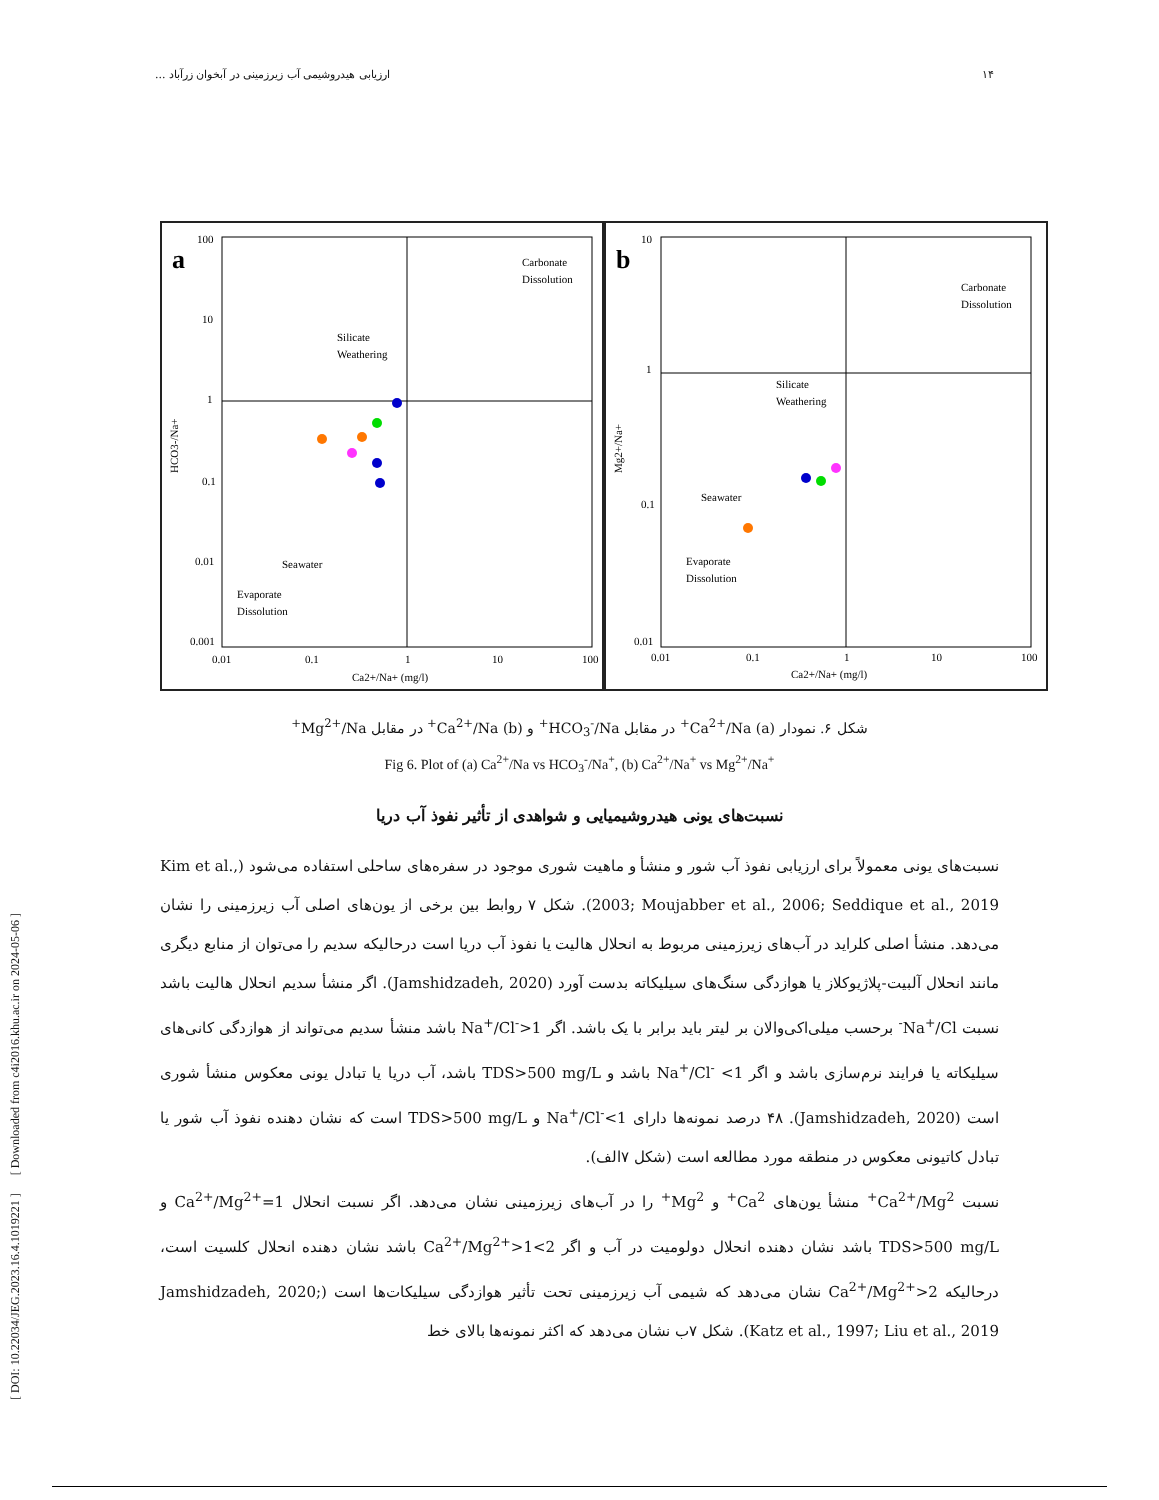۱۴ ارزیابی هیدروشیمی آب زیرزمینی در آبخوان زرآباد ...
a
100
10
1
0.1
0.01
0.001
0.01
0.1
1
10
100
Ca2+/Na+ (mg/l)
Silicate
Weathering
Carbonate
Dissolution
Seawater
Evaporate
Dissolution
HCO3-/Na+
b
10
1
0.1
0.01
0.01
0.1
1
10
100
Ca2+/Na+ (mg/l)
Silicate
Weathering
Carbonate
Dissolution
Seawater
Evaporate
Dissolution
Mg2+/Na+
شکل ۶. نمودار (a) Ca<sup>2+</sup>/Na<sup>+</sup> در مقابل HCO<sub>3</sub><sup>-</sup>/Na<sup>+</sup> و (b) Ca<sup>2+</sup>/Na<sup>+</sup> در مقابل Mg<sup>2+</sup>/Na<sup>+</sup>
Fig 6. Plot of (a) Ca<sup>2+</sup>/Na vs HCO<sub>3</sub><sup>-</sup>/Na<sup>+</sup>, (b) Ca<sup>2+</sup>/Na<sup>+</sup> vs Mg<sup>2+</sup>/Na<sup>+</sup>
نسبت‌های یونی هیدروشیمیایی و شواهدی از تأثیر نفوذ آب دریا
نسبت‌های یونی معمولاً برای ارزیابی نفوذ آب شور و منشأ و ماهیت شوری موجود در سفره‌های ساحلی استفاده می‌شود (Kim et al., 2003; Moujabber et al., 2006; Seddique et al., 2019). شکل ۷ روابط بین برخی از یون‌های اصلی آب زیرزمینی را نشان می‌دهد. منشأ اصلی کلراید در آب‌های زیرزمینی مربوط به انحلال هالیت یا نفوذ آب دریا است درحالیکه سدیم را می‌توان از منابع دیگری مانند انحلال آلبیت-پلاژیوکلاز یا هوازدگی سنگ‌های سیلیکاته بدست آورد (Jamshidzadeh, 2020). اگر منشأ سدیم انحلال هالیت باشد نسبت Na<sup>+</sup>/Cl<sup>-</sup> برحسب میلی‌اکی‌والان بر لیتر باید برابر با یک باشد. اگر Na<sup>+</sup>/Cl<sup>-</sup>>1 باشد منشأ سدیم می‌تواند از هوازدگی کانی‌های سیلیکاته یا فرایند نرم‌سازی باشد و اگر Na<sup>+</sup>/Cl<sup>-</sup> <1 باشد و TDS>500 mg/L باشد، آب دریا یا تبادل یونی معکوس منشأ شوری است (Jamshidzadeh, 2020). ۴۸ درصد نمونه‌ها دارای Na<sup>+</sup>/Cl<sup>-</sup><1 و TDS>500 mg/L است که نشان دهنده نفوذ آب شور یا تبادل کاتیونی معکوس در منطقه مورد مطالعه است (شکل ۷الف).
نسبت Ca<sup>2+</sup>/Mg<sup>2+</sup> منشأ یون‌های Ca<sup>2+</sup> و Mg<sup>2+</sup> را در آب‌های زیرزمینی نشان می‌دهد. اگر نسبت انحلال Ca<sup>2+</sup>/Mg<sup>2+</sup>=1 و TDS>500 mg/L باشد نشان دهنده انحلال دولومیت در آب و اگر 2>Ca<sup>2+</sup>/Mg<sup>2+</sup>>1 باشد نشان دهنده انحلال کلسیت است، درحالیکه Ca<sup>2+</sup>/Mg<sup>2+</sup>>2 نشان می‌دهد که شیمی آب زیرزمینی تحت تأثیر هوازدگی سیلیکات‌ها است (Jamshidzadeh, 2020; Katz et al., 1997; Liu et al., 2019). شکل ۷ب نشان می‌دهد که اکثر نمونه‌ها بالای خط
[ DOI: 10.22034/JEG.2023.16.4.1019221 ] [ Downloaded from c4i2016.khu.ac.ir on 2024-05-06 ]